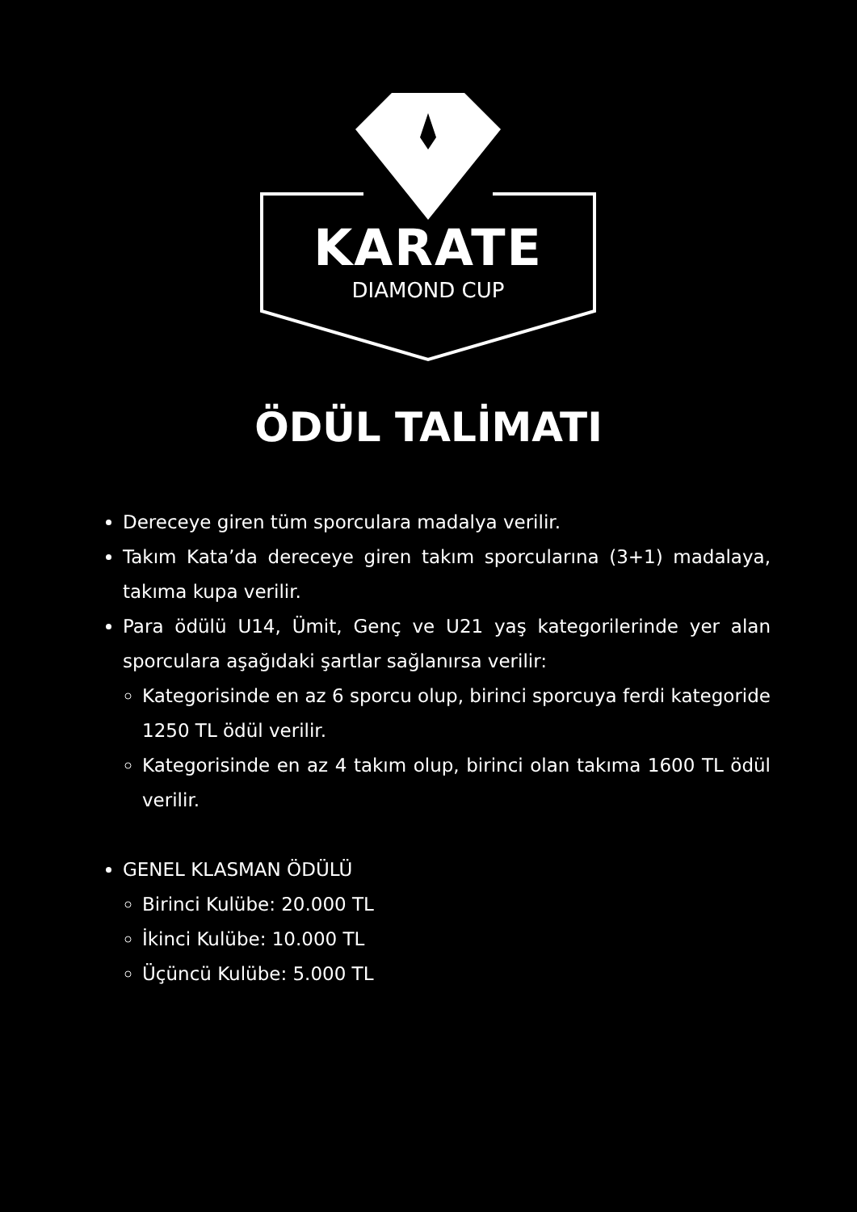KARATE
DIAMOND CUP
ÖDÜL TALİMATI
Dereceye giren tüm sporculara madalya verilir.
Takım Kata’da dereceye giren takım sporcularına (3+1) madalaya, takıma kupa verilir.
Para ödülü U14, Ümit, Genç ve U21 yaş kategorilerinde yer alan sporculara aşağıdaki şartlar sağlanırsa verilir:
Kategorisinde en az 6 sporcu olup, birinci sporcuya ferdi kategoride 1250 TL ödül verilir.
Kategorisinde en az 4 takım olup, birinci olan takıma 1600 TL ödül verilir.
GENEL KLASMAN ÖDÜLÜ
Birinci Kulübe: 20.000 TL
İkinci Kulübe: 10.000 TL
Üçüncü Kulübe: 5.000 TL